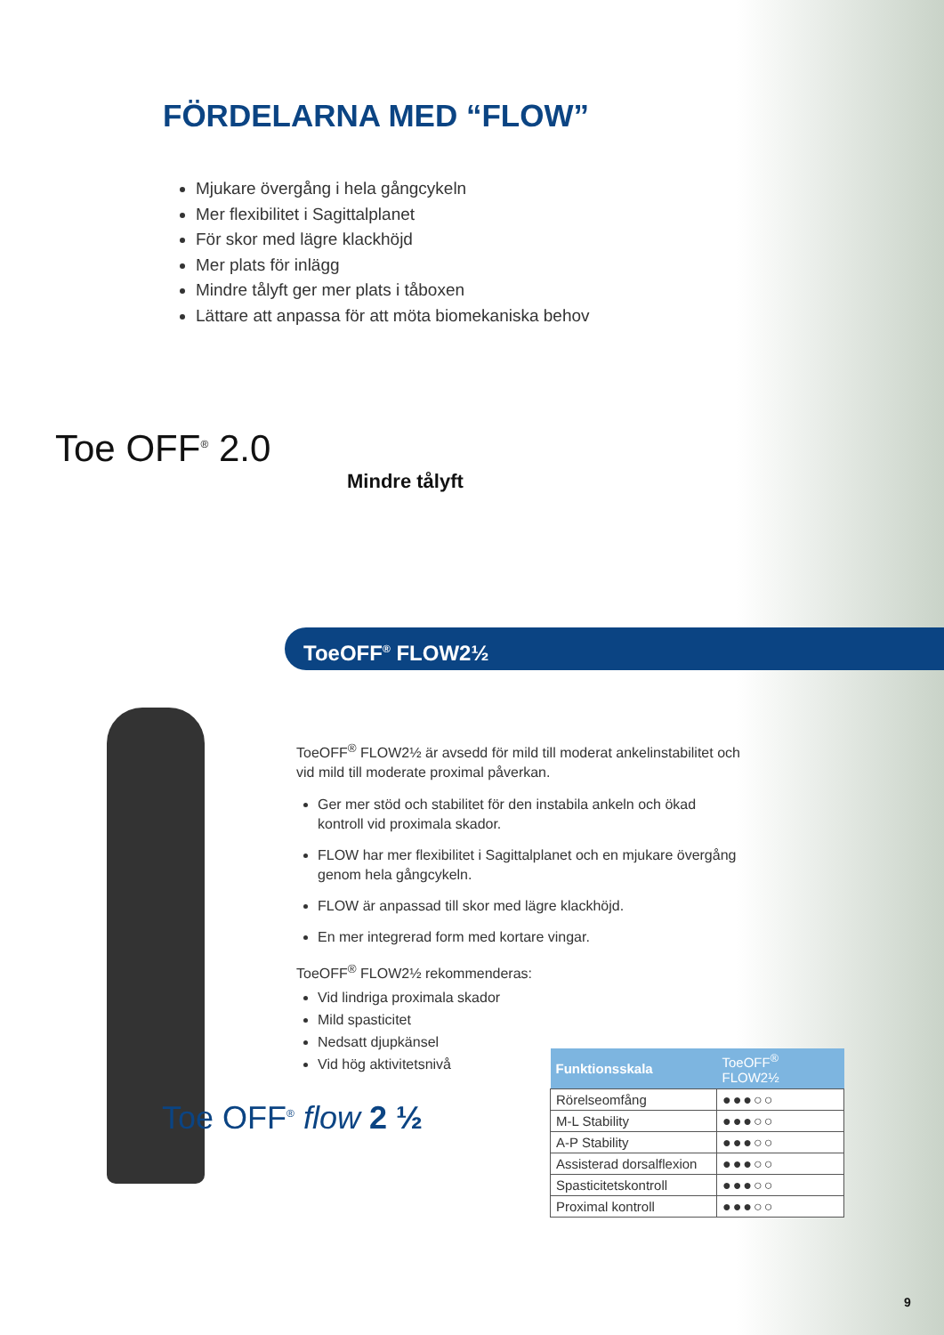FÖRDELARNA MED “FLOW”
Mjukare övergång i hela gångcykeln
Mer flexibilitet i Sagittalplanet
För skor med lägre klackhöjd
Mer plats för inlägg
Mindre tålyft ger mer plats i tåboxen
Lättare att anpassa för att möta biomekaniska behov
Toe OFF<sup>®</sup> 2.0
Mindre tålyft
ToeOFF<sup>®</sup> FLOW2½
Toe OFF<sup>®</sup> flow 2 ½
ToeOFF<sup>®</sup> FLOW2½ är avsedd för mild till moderat ankelinstabilitet och vid mild till moderate proximal påverkan.
Ger mer stöd och stabilitet för den instabila ankeln och ökad kontroll vid proximala skador.
FLOW har mer flexibilitet i Sagittalplanet och en mjukare övergång genom hela gångcykeln.
FLOW är anpassad till skor med lägre klackhöjd.
En mer integrerad form med kortare vingar.
ToeOFF<sup>®</sup> FLOW2½ rekommenderas:
Vid lindriga proximala skador
Mild spasticitet
Nedsatt djupkänsel
Vid hög aktivitetsnivå
| Funktionsskala | ToeOFF<sup>®</sup> FLOW2½ |
| --- | --- |
| Rörelseomfång | ●●●○○ |
| M-L Stability | ●●●○○ |
| A-P Stability | ●●●○○ |
| Assisterad dorsalflexion | ●●●○○ |
| Spasticitetskontroll | ●●●○○ |
| Proximal kontroll | ●●●○○ |
9